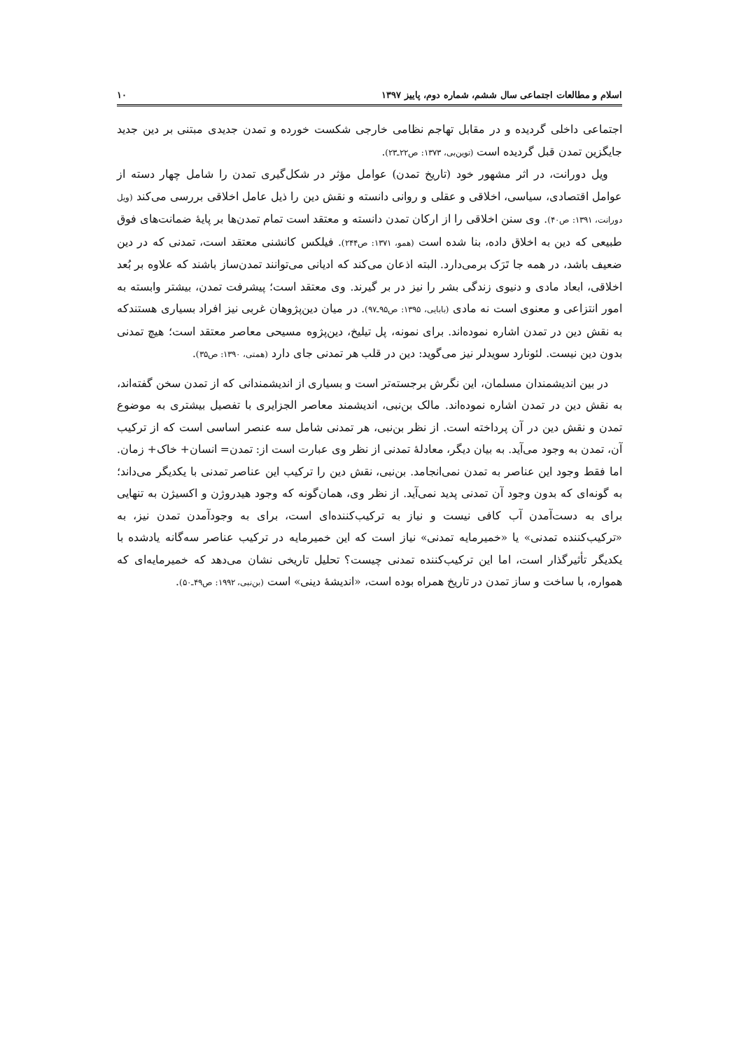اسلام و مطالعات اجتماعی سال ششم، شماره دوم، پاییز ۱۳۹۷ ۱۰
اجتماعی داخلی گردیده و در مقابل تهاجم نظامی خارجی شکست خورده و تمدن جدیدی مبتنی بر دین جدید جایگزین تمدن قبل گردیده است (توین‌بی، ۱۳۷۳: ص۲۲ـ۲۳).
ویل دورانت، در اثر مشهور خود (تاریخ تمدن) عوامل مؤثر در شکل‌گیری تمدن را شامل چهار دسته از عوامل اقتصادی، سیاسی، اخلاقی و عقلی و روانی دانسته و نقش دین را ذیل عامل اخلاقی بررسی می‌کند (ویل دورانت، ۱۳۹۱: ص۴۰). وی سنن اخلاقی را از ارکان تمدن دانسته و معتقد است تمام تمدن‌ها بر پایهٔ ضمانت‌های فوق طبیعی که دین به اخلاق داده، بنا شده است (همو، ۱۳۷۱: ص۲۴۴). فیلکس کانشنی معتقد است، تمدنی که در دین ضعیف باشد، در همه جا تَرَک برمی‌دارد. البته اذعان می‌کند که ادیانی می‌توانند تمدن‌ساز باشند که علاوه بر بُعد اخلاقی، ابعاد مادی و دنیوی زندگی بشر را نیز در بر گیرند. وی معتقد است؛ پیشرفت تمدن، بیشتر وابسته به امور انتزاعی و معنوی است نه مادی (بابایی، ۱۳۹۵: ص۹۵ـ۹۷). در میان دین‌پژوهان غربی نیز افراد بسیاری هستندکه به نقش دین در تمدن اشاره نموده‌اند. برای نمونه، پل تیلیخ، دین‌پژوه مسیحی معاصر معتقد است؛ هیچ تمدنی بدون دین نیست. لئونارد سویدلر نیز می‌گوید: دین در قلب هر تمدنی جای دارد (همتی، ۱۳۹۰: ص۳۵).
در بین اندیشمندان مسلمان، این نگرش برجسته‌تر است و بسیاری از اندیشمندانی که از تمدن سخن گفته‌اند، به نقش دین در تمدن اشاره نموده‌اند. مالک بن‌نبی، اندیشمند معاصر الجزایری با تفصیل بیشتری به موضوع تمدن و نقش دین در آن پرداخته است. از نظر بن‌نبی، هر تمدنی شامل سه عنصر اساسی است که از ترکیب آن، تمدن به وجود می‌آید. به بیان دیگر، معادلهٔ تمدنی از نظر وی عبارت است از: تمدن= انسان+ خاک+ زمان. اما فقط وجود این عناصر به تمدن نمی‌انجامد. بن‌نبی، نقش دین را ترکیب این عناصر تمدنی با یکدیگر می‌داند؛ به گونه‌ای که بدون وجود آن تمدنی پدید نمی‌آید. از نظر وی، همان‌گونه که وجود هیدروژن و اکسیژن به تنهایی برای به دست‌آمدن آب کافی نیست و نیاز به ترکیب‌کننده‌ای است، برای به وجودآمدن تمدن نیز، به «ترکیب‌کننده تمدنی» یا «خمیرمایه تمدنی» نیاز است که این خمیرمایه در ترکیب عناصر سه‌گانه یادشده با یکدیگر تأثیرگذار است، اما این ترکیب‌کننده تمدنی چیست؟ تحلیل تاریخی نشان می‌دهد که خمیرمایه‌ای که همواره، با ساخت و ساز تمدن در تاریخ همراه بوده است، «اندیشهٔ دینی» است (بن‌نبی، ۱۹۹۲: ص۴۹ـ۵۰).